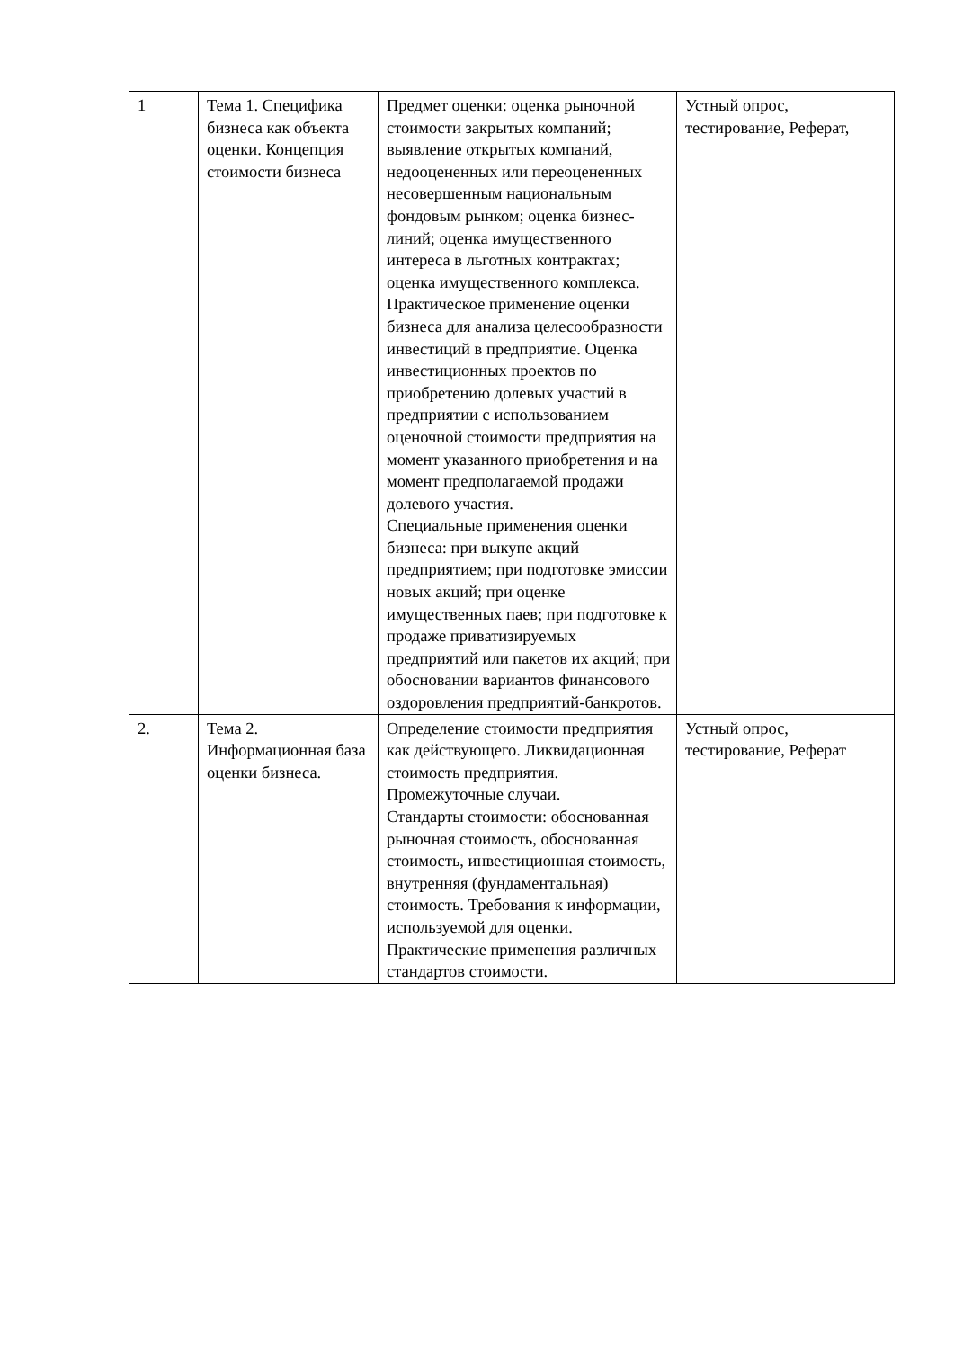| 1 | Тема 1. Специфика бизнеса как объекта оценки. Концепция стоимости бизнеса | Предмет оценки: оценка рыночной стоимости закрытых компаний; выявление открытых компаний, недооцененных или переоцененных несовершенным национальным фондовым рынком; оценка бизнес-линий; оценка имущественного интереса в льготных контрактах; оценка имущественного комплекса. Практическое применение оценки бизнеса для анализа целесообразности инвестиций в предприятие. Оценка инвестиционных проектов по приобретению долевых участий в предприятии с использованием оценочной стоимости предприятия на момент указанного приобретения и на момент предполагаемой продажи долевого участия. Специальные применения оценки бизнеса: при выкупе акций предприятием; при подготовке эмиссии новых акций; при оценке имущественных паев; при подготовке к продаже приватизируемых предприятий или пакетов их акций; при обосновании вариантов финансового оздоровления предприятий-банкротов. | Устный опрос, тестирование, Реферат, |
| 2. | Тема 2. Информационная база оценки бизнеса. | Определение стоимости предприятия как действующего. Ликвидационная стоимость предприятия. Промежуточные случаи. Стандарты стоимости: обоснованная рыночная стоимость, обоснованная стоимость, инвестиционная стоимость, внутренняя (фундаментальная) стоимость. Требования к информации, используемой для оценки. Практические применения различных стандартов стоимости. | Устный опрос, тестирование, Реферат |